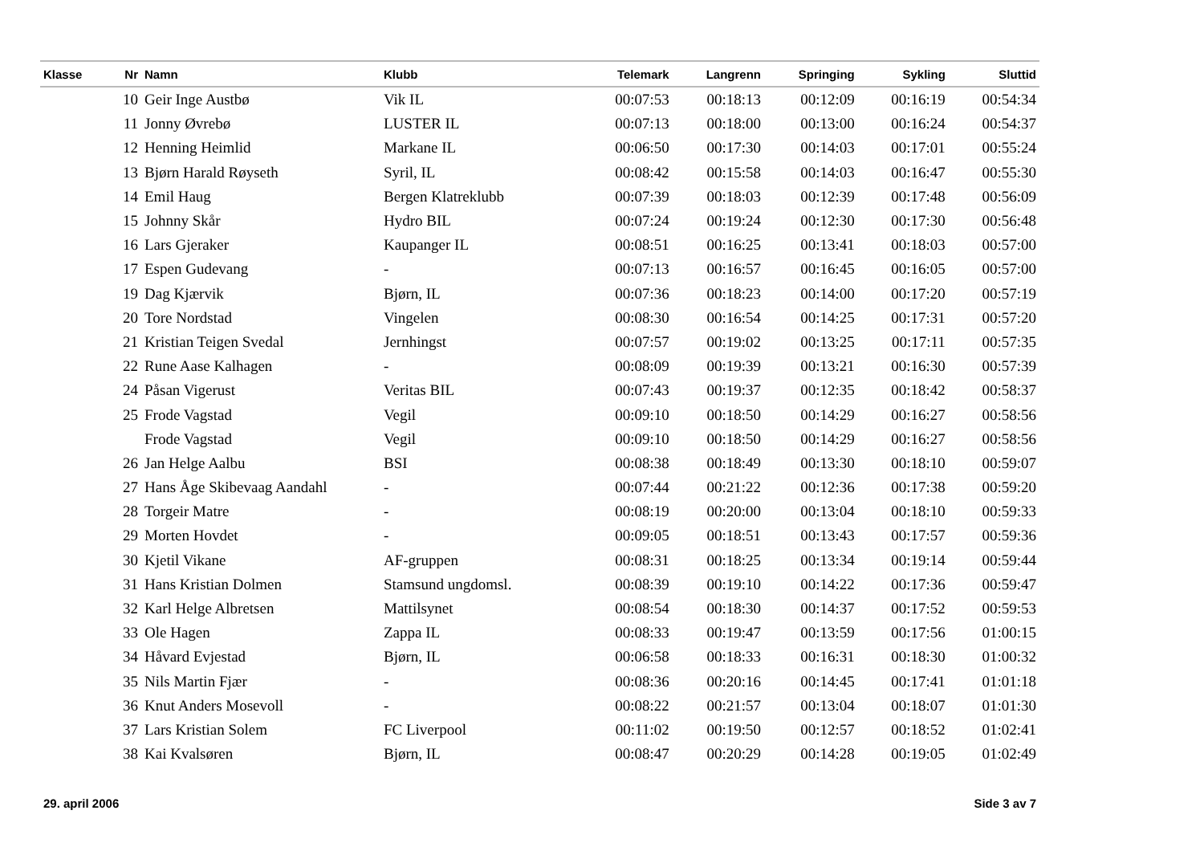| Klasse | Nr | Namn | Klubb | Telemark | Langrenn | Springing | Sykling | Sluttid |
| --- | --- | --- | --- | --- | --- | --- | --- | --- |
| | 10 | Geir Inge Austbø | Vik IL | 00:07:53 | 00:18:13 | 00:12:09 | 00:16:19 | 00:54:34 |
| | 11 | Jonny Øvrebø | LUSTER IL | 00:07:13 | 00:18:00 | 00:13:00 | 00:16:24 | 00:54:37 |
| | 12 | Henning Heimlid | Markane IL | 00:06:50 | 00:17:30 | 00:14:03 | 00:17:01 | 00:55:24 |
| | 13 | Bjørn Harald Røyseth | Syril, IL | 00:08:42 | 00:15:58 | 00:14:03 | 00:16:47 | 00:55:30 |
| | 14 | Emil Haug | Bergen Klatreklubb | 00:07:39 | 00:18:03 | 00:12:39 | 00:17:48 | 00:56:09 |
| | 15 | Johnny Skår | Hydro BIL | 00:07:24 | 00:19:24 | 00:12:30 | 00:17:30 | 00:56:48 |
| | 16 | Lars Gjeraker | Kaupanger IL | 00:08:51 | 00:16:25 | 00:13:41 | 00:18:03 | 00:57:00 |
| | 17 | Espen Gudevang | - | 00:07:13 | 00:16:57 | 00:16:45 | 00:16:05 | 00:57:00 |
| | 19 | Dag Kjærvik | Bjørn, IL | 00:07:36 | 00:18:23 | 00:14:00 | 00:17:20 | 00:57:19 |
| | 20 | Tore Nordstad | Vingelen | 00:08:30 | 00:16:54 | 00:14:25 | 00:17:31 | 00:57:20 |
| | 21 | Kristian Teigen Svedal | Jernhingst | 00:07:57 | 00:19:02 | 00:13:25 | 00:17:11 | 00:57:35 |
| | 22 | Rune Aase Kalhagen | - | 00:08:09 | 00:19:39 | 00:13:21 | 00:16:30 | 00:57:39 |
| | 24 | Påsan Vigerust | Veritas BIL | 00:07:43 | 00:19:37 | 00:12:35 | 00:18:42 | 00:58:37 |
| | 25 | Frode Vagstad | Vegil | 00:09:10 | 00:18:50 | 00:14:29 | 00:16:27 | 00:58:56 |
| | | Frode Vagstad | Vegil | 00:09:10 | 00:18:50 | 00:14:29 | 00:16:27 | 00:58:56 |
| | 26 | Jan Helge Aalbu | BSI | 00:08:38 | 00:18:49 | 00:13:30 | 00:18:10 | 00:59:07 |
| | 27 | Hans Åge Skibevaag Aandahl | - | 00:07:44 | 00:21:22 | 00:12:36 | 00:17:38 | 00:59:20 |
| | 28 | Torgeir Matre | - | 00:08:19 | 00:20:00 | 00:13:04 | 00:18:10 | 00:59:33 |
| | 29 | Morten Hovdet | - | 00:09:05 | 00:18:51 | 00:13:43 | 00:17:57 | 00:59:36 |
| | 30 | Kjetil Vikane | AF-gruppen | 00:08:31 | 00:18:25 | 00:13:34 | 00:19:14 | 00:59:44 |
| | 31 | Hans Kristian Dolmen | Stamsund ungdomsl. | 00:08:39 | 00:19:10 | 00:14:22 | 00:17:36 | 00:59:47 |
| | 32 | Karl Helge Albretsen | Mattilsynet | 00:08:54 | 00:18:30 | 00:14:37 | 00:17:52 | 00:59:53 |
| | 33 | Ole Hagen | Zappa IL | 00:08:33 | 00:19:47 | 00:13:59 | 00:17:56 | 01:00:15 |
| | 34 | Håvard Evjestad | Bjørn, IL | 00:06:58 | 00:18:33 | 00:16:31 | 00:18:30 | 01:00:32 |
| | 35 | Nils Martin Fjær | - | 00:08:36 | 00:20:16 | 00:14:45 | 00:17:41 | 01:01:18 |
| | 36 | Knut Anders Mosevoll | - | 00:08:22 | 00:21:57 | 00:13:04 | 00:18:07 | 01:01:30 |
| | 37 | Lars Kristian Solem | FC Liverpool | 00:11:02 | 00:19:50 | 00:12:57 | 00:18:52 | 01:02:41 |
| | 38 | Kai Kvalsøren | Bjørn, IL | 00:08:47 | 00:20:29 | 00:14:28 | 00:19:05 | 01:02:49 |
29. april 2006 Side 3 av 7